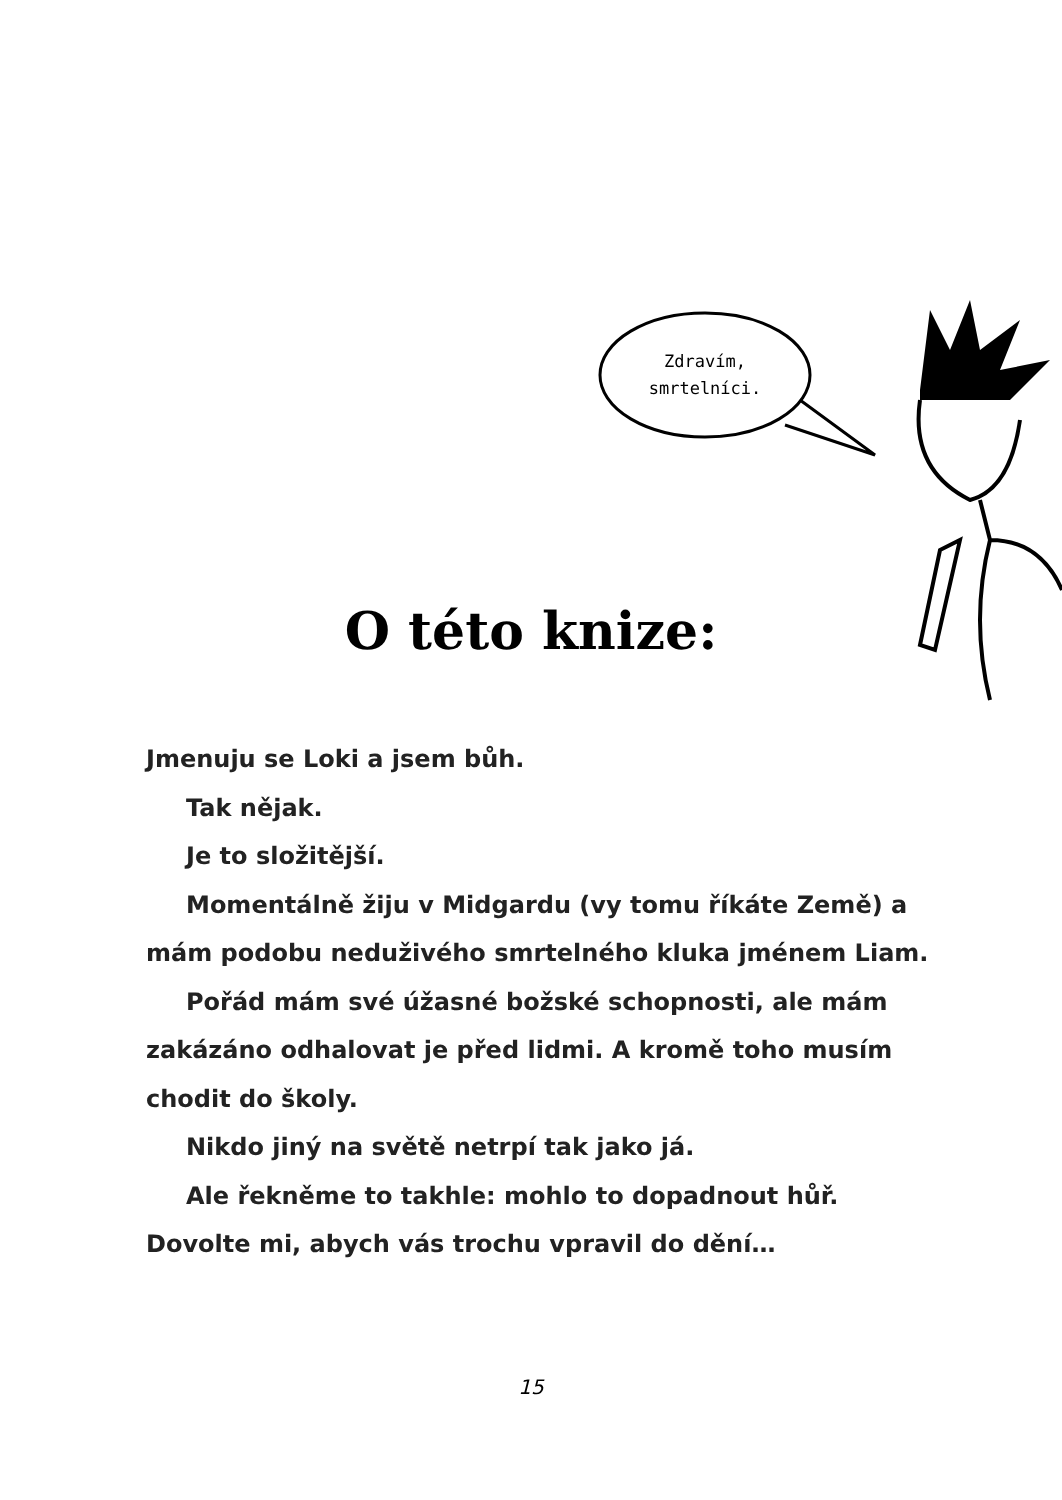Zdravím,
smrtelníci.
O této knize:
Jmenuju se Loki a jsem bůh.
Tak nějak.
Je to složitější.
Momentálně žiju v Midgardu (vy tomu říkáte Země) a mám podobu neduživého smrtelného kluka jménem Liam.
Pořád mám své úžasné božské schopnosti, ale mám zakázáno odhalovat je před lidmi. A kromě toho musím chodit do školy.
Nikdo jiný na světě netrpí tak jako já.
Ale řekněme to takhle: mohlo to dopadnout hůř. Dovolte mi, abych vás trochu vpravil do dění…
15